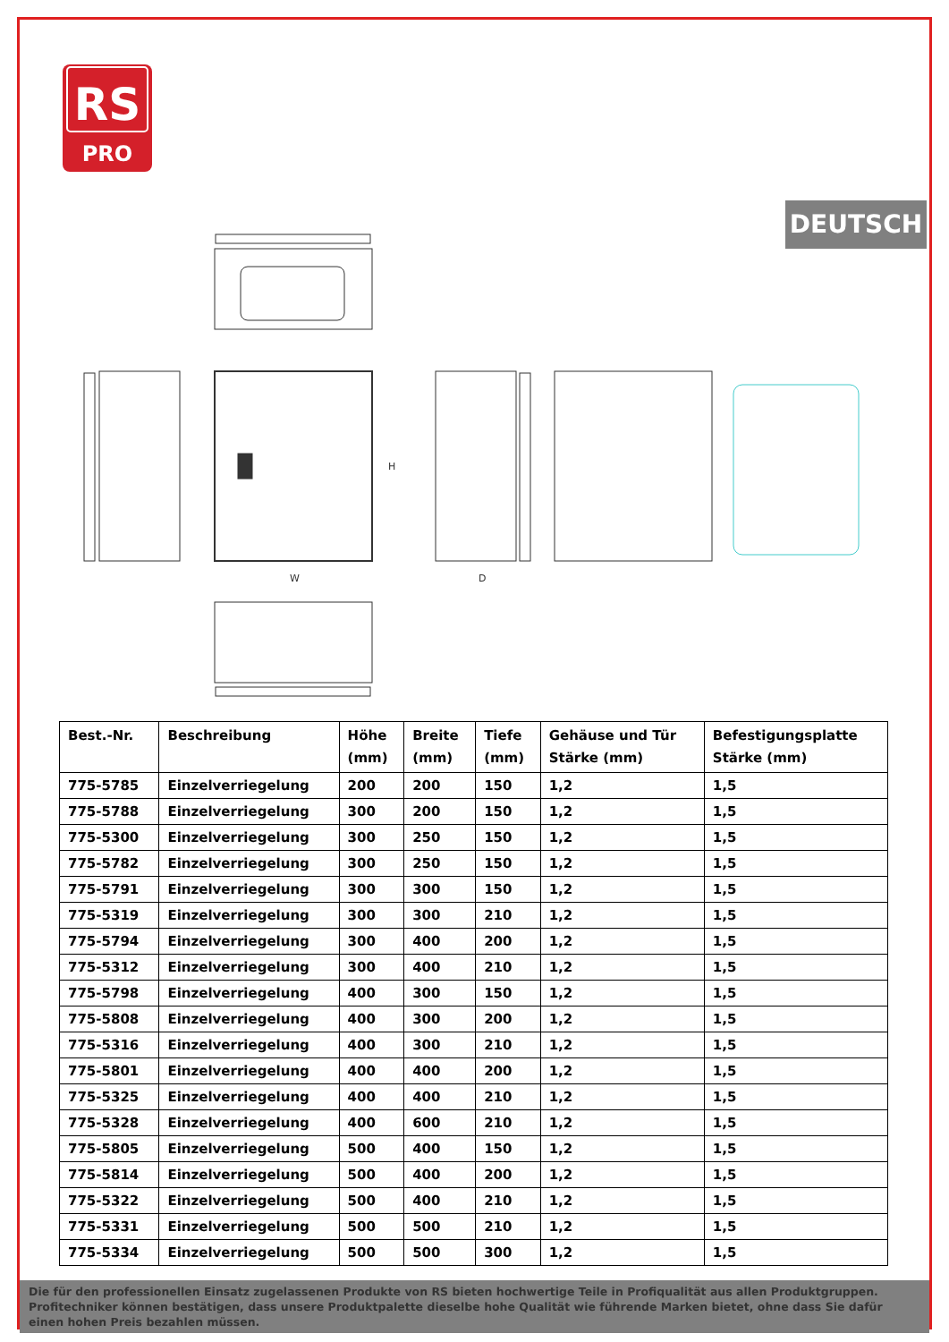RS
PRO
DEUTSCH
W
H
D
| Best.-Nr. | Beschreibung | Höhe (mm) | Breite (mm) | Tiefe (mm) | Gehäuse und Tür Stärke (mm) | Befestigungsplatte Stärke (mm) |
| --- | --- | --- | --- | --- | --- | --- |
| 775-5785 | Einzelverriegelung | 200 | 200 | 150 | 1,2 | 1,5 |
| 775-5788 | Einzelverriegelung | 300 | 200 | 150 | 1,2 | 1,5 |
| 775-5300 | Einzelverriegelung | 300 | 250 | 150 | 1,2 | 1,5 |
| 775-5782 | Einzelverriegelung | 300 | 250 | 150 | 1,2 | 1,5 |
| 775-5791 | Einzelverriegelung | 300 | 300 | 150 | 1,2 | 1,5 |
| 775-5319 | Einzelverriegelung | 300 | 300 | 210 | 1,2 | 1,5 |
| 775-5794 | Einzelverriegelung | 300 | 400 | 200 | 1,2 | 1,5 |
| 775-5312 | Einzelverriegelung | 300 | 400 | 210 | 1,2 | 1,5 |
| 775-5798 | Einzelverriegelung | 400 | 300 | 150 | 1,2 | 1,5 |
| 775-5808 | Einzelverriegelung | 400 | 300 | 200 | 1,2 | 1,5 |
| 775-5316 | Einzelverriegelung | 400 | 300 | 210 | 1,2 | 1,5 |
| 775-5801 | Einzelverriegelung | 400 | 400 | 200 | 1,2 | 1,5 |
| 775-5325 | Einzelverriegelung | 400 | 400 | 210 | 1,2 | 1,5 |
| 775-5328 | Einzelverriegelung | 400 | 600 | 210 | 1,2 | 1,5 |
| 775-5805 | Einzelverriegelung | 500 | 400 | 150 | 1,2 | 1,5 |
| 775-5814 | Einzelverriegelung | 500 | 400 | 200 | 1,2 | 1,5 |
| 775-5322 | Einzelverriegelung | 500 | 400 | 210 | 1,2 | 1,5 |
| 775-5331 | Einzelverriegelung | 500 | 500 | 210 | 1,2 | 1,5 |
| 775-5334 | Einzelverriegelung | 500 | 500 | 300 | 1,2 | 1,5 |
Die für den professionellen Einsatz zugelassenen Produkte von RS bieten hochwertige Teile in Profiqualität aus allen Produktgruppen. Profitechniker können bestätigen, dass unsere Produktpalette dieselbe hohe Qualität wie führende Marken bietet, ohne dass Sie dafür einen hohen Preis bezahlen müssen.